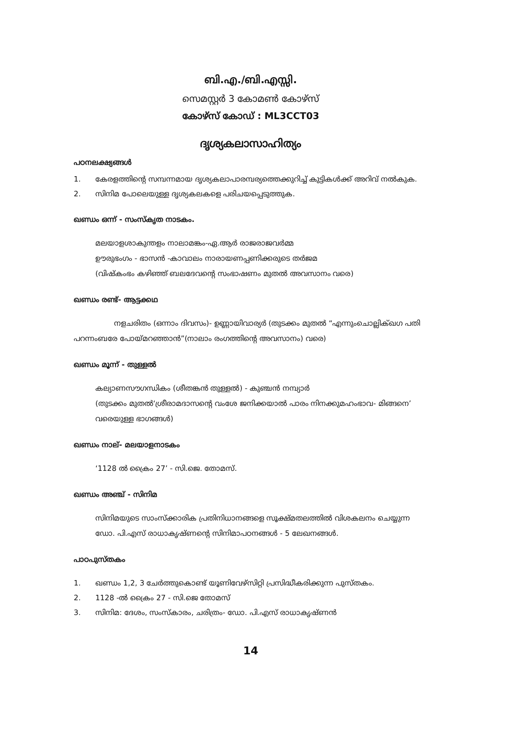ബി.എ./ബി.എസ്സി.
സെമസ്റ്റർ 3 കോമൺ കോഴ്സ്
കോഴ്സ് കോഡ് : ML3CCT03
ദൃശ്യകലാസാഹിത്യം
പഠനലക്ഷ്യങ്ങൾ
1. കേരളത്തിന്റെ സമ്പന്നമായ ദൃശ്യകലാപാരമ്പര്യത്തെക്കുറിച്ച് കുട്ടികൾക്ക് അറിവ് നൽകുക.
2. സിനിമ പോലെയുള്ള ദൃശ്യകലകളെ പരിചയപ്പെടുത്തുക.
ഖണ്ഡം ഒന്ന് - സംസ്കൃത നാടകം.
മലയാളശാകുന്തളം നാലാമങ്കം-ഏ.ആർ രാജരാജവർമ്മ
ഊരുഭംഗം - ഭാസൻ -കാവാലം നാരായണപ്പണിക്കരുടെ തർജമ
(വിഷ്കംഭം കഴിഞ്ഞ് ബലദേവന്റെ സംഭാഷണം മുതൽ അവസാനം വരെ)
ഖണ്ഡം രണ്ട്- ആട്ടക്കഥ
നളചരിതം (ഒന്നാം ദിവസം)- ഉണ്ണായിവാര്യർ (തുടക്കം മുതൽ “എന്നുംചൊല്ലിക്ഖഗ പതി പറന്നംബരേ പോയ്മറഞ്ഞാൻ”(നാലാം രംഗത്തിന്റെ അവസാനം) വരെ)
ഖണ്ഡം മൂന്ന് - തുള്ളൽ
കല്യാണസൗഗന്ധികം (ശീതങ്കൻ തുള്ളൽ) - കുഞ്ചൻ നമ്പ്യാർ
(തുടക്കം മുതൽ‘ശ്രീരാമദാസന്റെ വംശേ ജനിക്കയാൽ പാരം നിനക്കുമഹംഭാവ- മിങ്ങനെ’ വരെയുള്ള ഭാഗങ്ങൾ)
ഖണ്ഡം നാല്- മലയാളനാടകം
‘1128 ൽ ക്രൈം 27’ - സി.ജെ. തോമസ്.
ഖണ്ഡം അഞ്ച് - സിനിമ
സിനിമയുടെ സാംസ്ക്കാരിക പ്രതിനിധാനങ്ങളെ സൂക്ഷ്മതലത്തിൽ വിശകലനം ചെയ്യുന്ന ഡോ. പി.എസ് രാധാകൃഷ്ണന്റെ സിനിമാപഠനങ്ങൾ - 5 ലേഖനങ്ങൾ.
പാഠപുസ്തകം
1. ഖണ്ഡം 1,2, 3 ചേർത്തുകൊണ്ട് യൂണിവേഴ്സിറ്റി പ്രസിദ്ധീകരിക്കുന്ന പുസ്തകം.
2. 1128 -ൽ ക്രൈം 27 - സി.ജെ തോമസ്
3. സിനിമ: ദേശം, സംസ്കാരം, ചരിത്രം- ഡോ. പി.എസ് രാധാകൃഷ്ണൻ
14